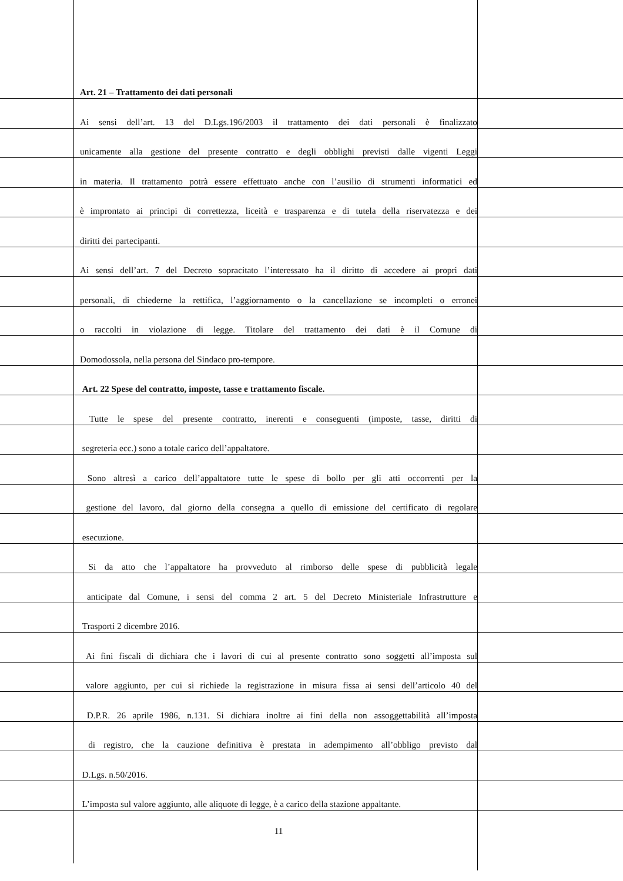Art. 21 – Trattamento dei dati personali
Ai sensi dell’art. 13 del D.Lgs.196/2003 il trattamento dei dati personali è finalizzato
unicamente alla gestione del presente contratto e degli obblighi previsti dalle vigenti Leggi
in materia. Il trattamento potrà essere effettuato anche con l’ausilio di strumenti informatici ed
è improntato ai principi di correttezza, liceità e trasparenza e di tutela della riservatezza e dei
diritti dei partecipanti.
Ai sensi dell’art. 7 del Decreto sopracitato l’interessato ha il diritto di accedere ai propri dati
personali, di chiederne la rettifica, l’aggiornamento o la cancellazione se incompleti o erronei
o raccolti in violazione di legge. Titolare del trattamento dei dati è il Comune di
Domodossola, nella persona del Sindaco pro-tempore.
Art. 22 Spese del contratto, imposte, tasse e trattamento fiscale.
Tutte le spese del presente contratto, inerenti e conseguenti (imposte, tasse, diritti di
segreteria ecc.) sono a totale carico dell’appaltatore.
Sono altresì a carico dell’appaltatore tutte le spese di bollo per gli atti occorrenti per la
gestione del lavoro, dal giorno della consegna a quello di emissione del certificato di regolare
esecuzione.
Si da atto che l’appaltatore ha provveduto al rimborso delle spese di pubblicità legale
anticipate dal Comune, i sensi del comma 2 art. 5 del Decreto Ministeriale Infrastrutture e
Trasporti 2 dicembre 2016.
Ai fini fiscali di dichiara che i lavori di cui al presente contratto sono soggetti all’imposta sul
valore aggiunto, per cui si richiede la registrazione in misura fissa ai sensi dell’articolo 40 del
D.P.R. 26 aprile 1986, n.131. Si dichiara inoltre ai fini della non assoggettabilità all’imposta
di registro, che la cauzione definitiva è prestata in adempimento all’obbligo previsto dal
D.Lgs. n.50/2016.
L’imposta sul valore aggiunto, alle aliquote di legge, è a carico della stazione appaltante.
11